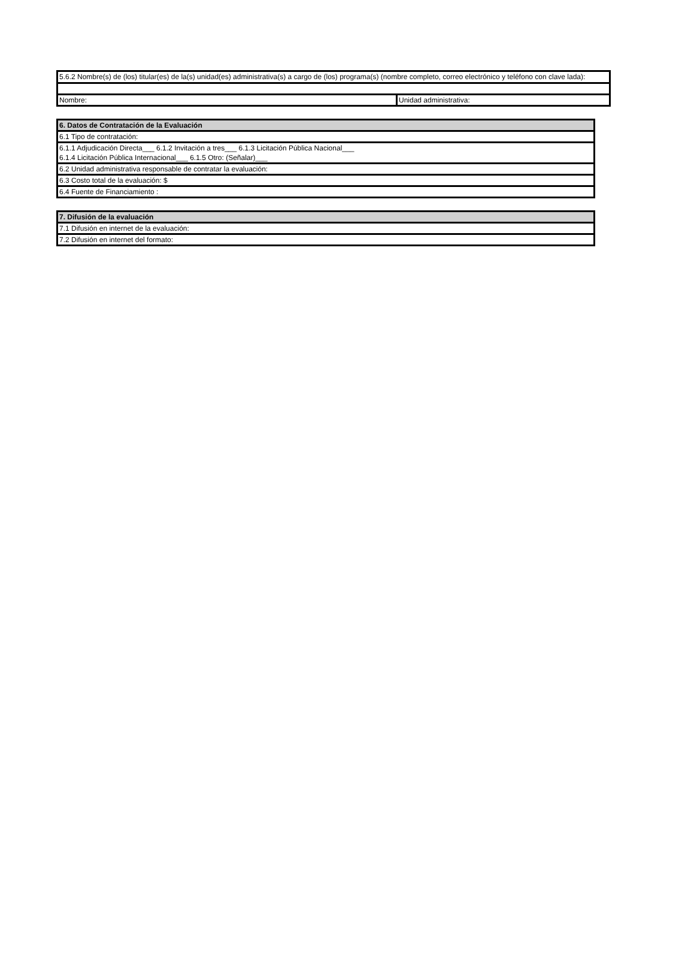| 5.6.2 Nombre(s) de (los) titular(es) de la(s) unidad(es) administrativa(s) a cargo de (los) programa(s) (nombre completo, correo electrónico y teléfono con clave lada): | |
| Nombre: | Unidad administrativa: |
| 6. Datos de Contratación de la Evaluación |
| 6.1 Tipo de contratación: |
| 6.1.1 Adjudicación Directa___ 6.1.2 Invitación a tres___ 6.1.3 Licitación Pública Nacional___ |
| 6.1.4 Licitación Pública Internacional___ 6.1.5 Otro: (Señalar)___ |
| 6.2 Unidad administrativa responsable de contratar la evaluación: |
| 6.3 Costo total de la evaluación: $ |
| 6.4 Fuente de Financiamiento : |
| 7. Difusión de la evaluación |
| 7.1 Difusión en internet de la evaluación: |
| 7.2 Difusión en internet del formato: |